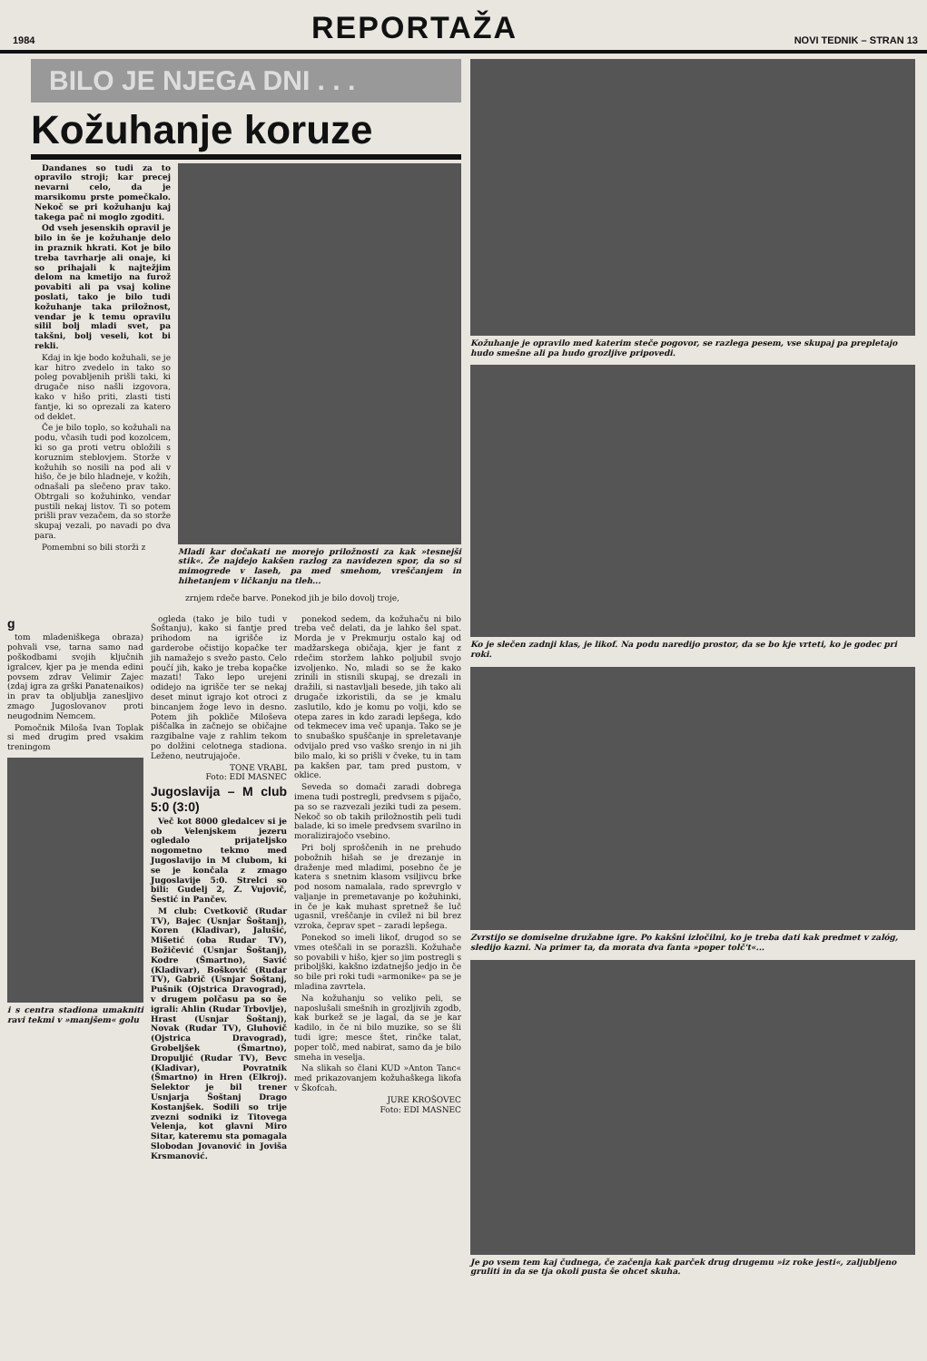1984 REPORTAŽA NOVI TEDNIK – STRAN 13
BILO JE NJEGA DNI . . .
Kožuhanje koruze
Dandanes so tudi za to opravilo stroji; kar precej nevarni celo, da je marsikomu prste pomečkalo. Nekoč se pri kožuhanju kaj takega pač ni moglo zgoditi.
Od vseh jesenskih opravil je bilo in še je kožuhanje delo in praznik hkrati. Kot je bilo treba tavrharje ali onaje, ki so prihajali k najtežjim delom na kmetijo na furož povabiti ali pa vsaj koline poslati, tako je bilo tudi kožuhanje taka priložnost, vendar je k temu opravilu silil bolj mladi svet, pa takšni, bolj veseli, kot bi rekli.
Kdaj in kje bodo kožuhali, se je kar hitro zvedelo in tako so poleg povabljenih prišli taki, ki drugače niso našli izgovora, kako v hišo priti, zlasti tisti fantje, ki so oprezali za katero od deklet.
Če je bilo toplo, so kožuhali na podu, včasih tudi pod kozolcem, ki so ga proti vetru obložili s koruznim steblovjem. Storže v kožuhih so nosili na pod ali v hišo, če je bilo hladneje, v kožih, odnašali pa slečeno prav tako. Obtrgali so kožuhinko, vendar pustili nekaj listov. Ti so potem prišli prav vezačem, da so storže skupaj vezali, po navadi po dva para.
Pomembni so bili storži z
Mladi kar dočakati ne morejo priložnosti za kak »tesnejši stik«. Že najdejo kakšen razlog za navidezen spor, da so si mimogrede v laseh, pa med smehom, vreščanjem in hihetanjem v ličkanju na tleh...
zrnjem rdeče barve. Ponekod jih je bilo dovolj troje,
g
tom mladeniškega obraza) pohvali vse, tarna samo nad poškodbami svojih ključnih igralcev, kjer pa je menda edini povsem zdrav Velimir Zajec (zdaj igra za grški Panatenaikos) in prav ta obljublja zanesljivo zmago Jugoslovanov proti neugodnim Nemcem.
Pomočnik Miloša Ivan Toplak si med drugim pred vsakim treningom
i s centra stadiona umakniti ravi tekmi v »manjšem« golu
ogleda (tako je bilo tudi v Šoštanju), kako si fantje pred prihodom na igrišče iz garderobe očistijo kopačke ter jih namažejo s svežo pasto. Celo poučí jih, kako je treba kopačke mazati! Tako lepo urejeni odidejo na igrišče ter se nekaj deset minut igrajo kot otroci z bincanjem žoge levo in desno. Potem jih pokliče Miloševa piščalka in začnejo se običajne razgibalne vaje z rahlim tekom po dolžini celotnega stadiona. Leženo, neutrujajoče.
TONE VRABL
Foto: EDI MASNEC
Jugoslavija – M club 5:0 (3:0)
Več kot 8000 gledalcev si je ob Velenjskem jezeru ogledalo prijateljsko nogometno tekmo med Jugoslavijo in M clubom, ki se je končala z zmago Jugoslavije 5:0. Strelci so bili: Gudelj 2, Z. Vujovič, Šestić in Pančev.
M club: Cvetkovič (Rudar TV), Bajec (Usnjar Šoštanj), Koren (Kladivar), Jalušić, Mišetić (oba Rudar TV), Božičević (Usnjar Šoštanj), Kodre (Šmartno), Savić (Kladivar), Bošković (Rudar TV), Gabrič (Usnjar Šoštanj, Pušnik (Ojstrica Dravograd), v drugem polčasu pa so še igrali: Ahlin (Rudar Trbovlje), Hrast (Usnjar Šoštanj), Novak (Rudar TV), Gluhovič (Ojstrica Dravograd), Grobeljšek (Šmartno), Dropuljić (Rudar TV), Bevc (Kladivar), Povratnik (Šmartno) in Hren (Elkroj). Selektor je bil trener Usnjarja Šoštanj Drago Kostanjšek. Sodili so trije zvezni sodniki iz Titovega Velenja, kot glavni Miro Sitar, kateremu sta pomagala Slobodan Jovanović in Joviša Krsmanović.
ponekod sedem, da kožuhaču ni bilo treba več delati, da je lahko šel spat. Morda je v Prekmurju ostalo kaj od madžarskega običaja, kjer je fant z rdečim storžem lahko poljubil svojo izvoljenko. No, mladi so se že kako zrinili in stisnili skupaj, se drezali in dražili, si nastavljali besede, jih tako ali drugače izkoristili, da se je kmalu zaslutilo, kdo je komu po volji, kdo se otepa zares in kdo zaradi lepšega, kdo od tekmecev ima več upanja. Tako se je to snubaško spuščanje in spreletavanje odvijalo pred vso vaško srenjo in ni jih bilo malo, ki so prišli v čveke, tu in tam pa kakšen par, tam pred pustom, v oklice.
Seveda so domači zaradi dobrega imena tudi postregli, predvsem s pijačo, pa so se razvezali jeziki tudi za pesem. Nekoč so ob takih priložnostih peli tudi balade, ki so imele predvsem svarilno in moralizirajočo vsebino.
Pri bolj sproščenih in ne prehudo pobožnih hišah se je drezanje in draženje med mladimi, posebno če je katera s snetnim klasom vsiljivcu brke pod nosom namalala, rado sprevrglo v valjanje in premetavanje po kožuhinki, in če je kak muhast spretnež še luč ugasnil, vreščanje in cvilež ni bil brez vzroka, čeprav spet – zaradi lepšega.
Ponekod so imeli likof, drugod so se vmes oteščali in se porazšli. Kožuhače so povabili v hišo, kjer so jim postregli s priboljški, kakšno izdatnejšo jedjo in če so bile pri roki tudi »armonike« pa se je mladina zavrtela.
Na kožuhanju so veliko peli, se naposlušali smešnih in grozljivih zgodb, kak burkež se je lagal, da se je kar kadilo, in če ni bilo muzike, so se šli tudi igre; mesce štet, rinčke talat, poper tolč, med nabirat, samo da je bilo smeha in veselja.
Na slikah so člani KUD »Anton Tanc« med prikazovanjem kožuhaškega likofa v Škofcah.
JURE KROŠOVEC
Foto: EDI MASNEC
Kožuhanje je opravilo med katerim steče pogovor, se razlega pesem, vse skupaj pa prepletajo hudo smešne ali pa hudo grozljive pripovedi.
Ko je slečen zadnji klas, je likof. Na podu naredijo prostor, da se bo kje vrteti, ko je godec pri roki.
Zvrstijo se domiselne družabne igre. Po kakšni izločilni, ko je treba dati kak predmet v zalóg, sledijo kazni. Na primer ta, da morata dva fanta »poper tolč't«...
Je po vsem tem kaj čudnega, če začenja kak parček drug drugemu »iz roke jesti«, zaljubljeno gruliti in da se tja okoli pusta še ohcet skuha.